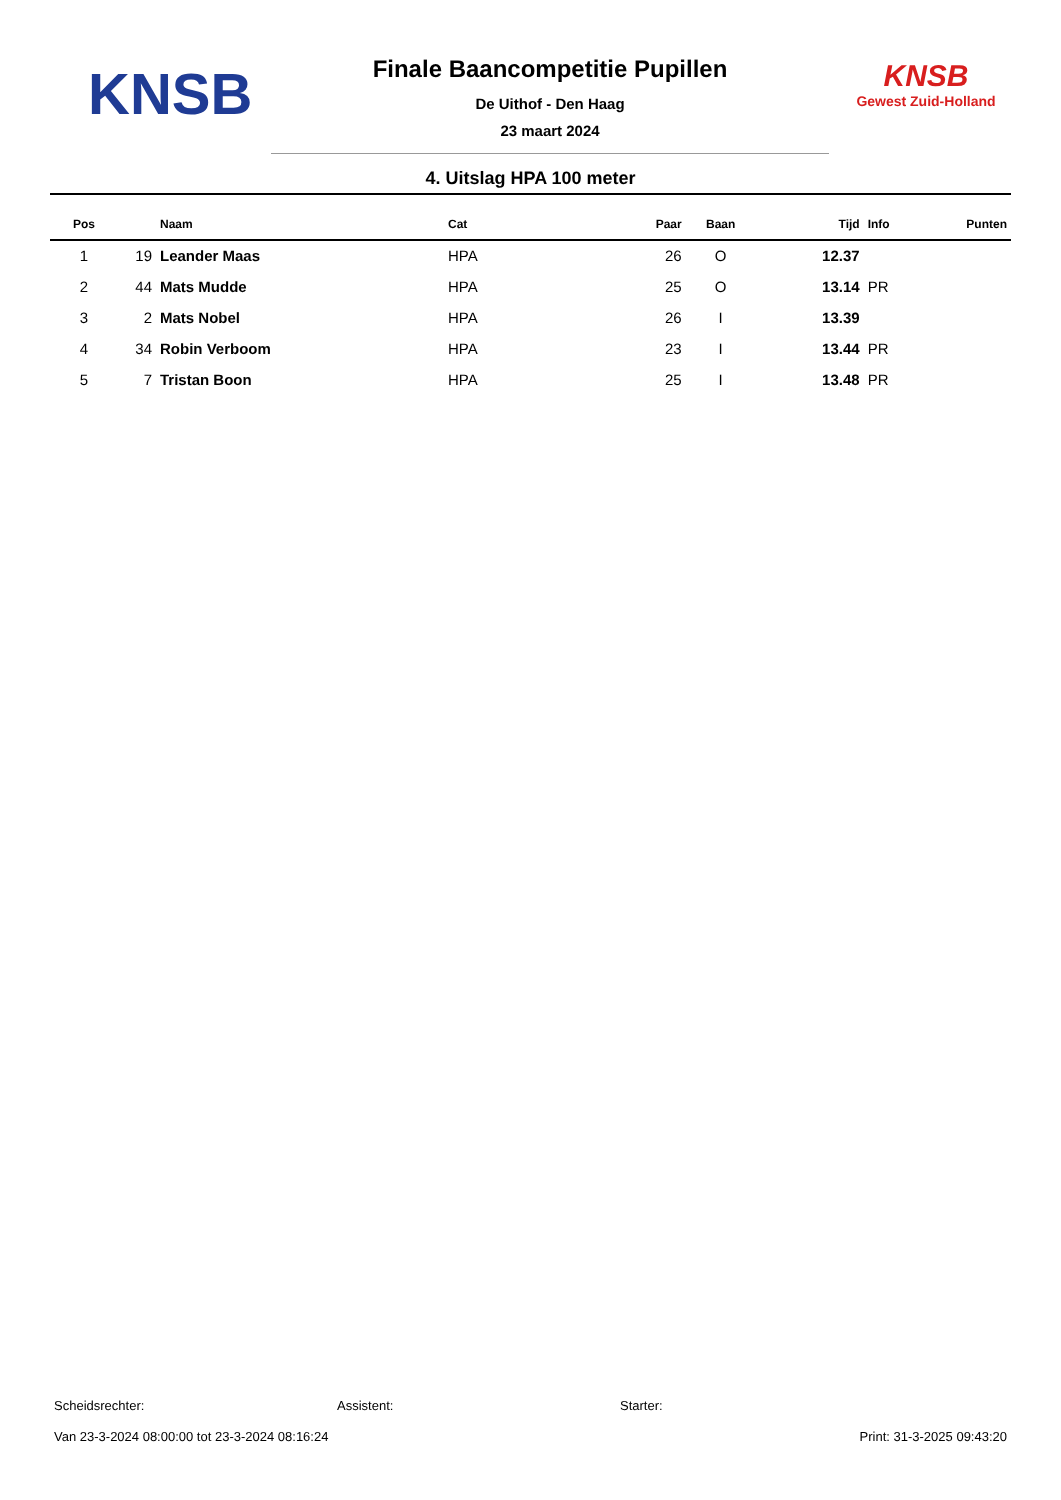KNSB
Finale Baancompetitie Pupillen
De Uithof - Den Haag
23 maart 2024
KNSB
Gewest Zuid-Holland
4. Uitslag HPA 100 meter
| Pos | | Naam | Cat | Paar | Baan | Tijd | Info | Punten |
| --- | --- | --- | --- | --- | --- | --- | --- | --- |
| 1 | 19 | Leander Maas | HPA | 26 | O | 12.37 | | |
| 2 | 44 | Mats Mudde | HPA | 25 | O | 13.14 | PR | |
| 3 | 2 | Mats Nobel | HPA | 26 | I | 13.39 | | |
| 4 | 34 | Robin Verboom | HPA | 23 | I | 13.44 | PR | |
| 5 | 7 | Tristan Boon | HPA | 25 | I | 13.48 | PR | |
Scheidsrechter: Assistent: Starter:
Van 23-3-2024 08:00:00 tot 23-3-2024 08:16:24 Print: 31-3-2025 09:43:20